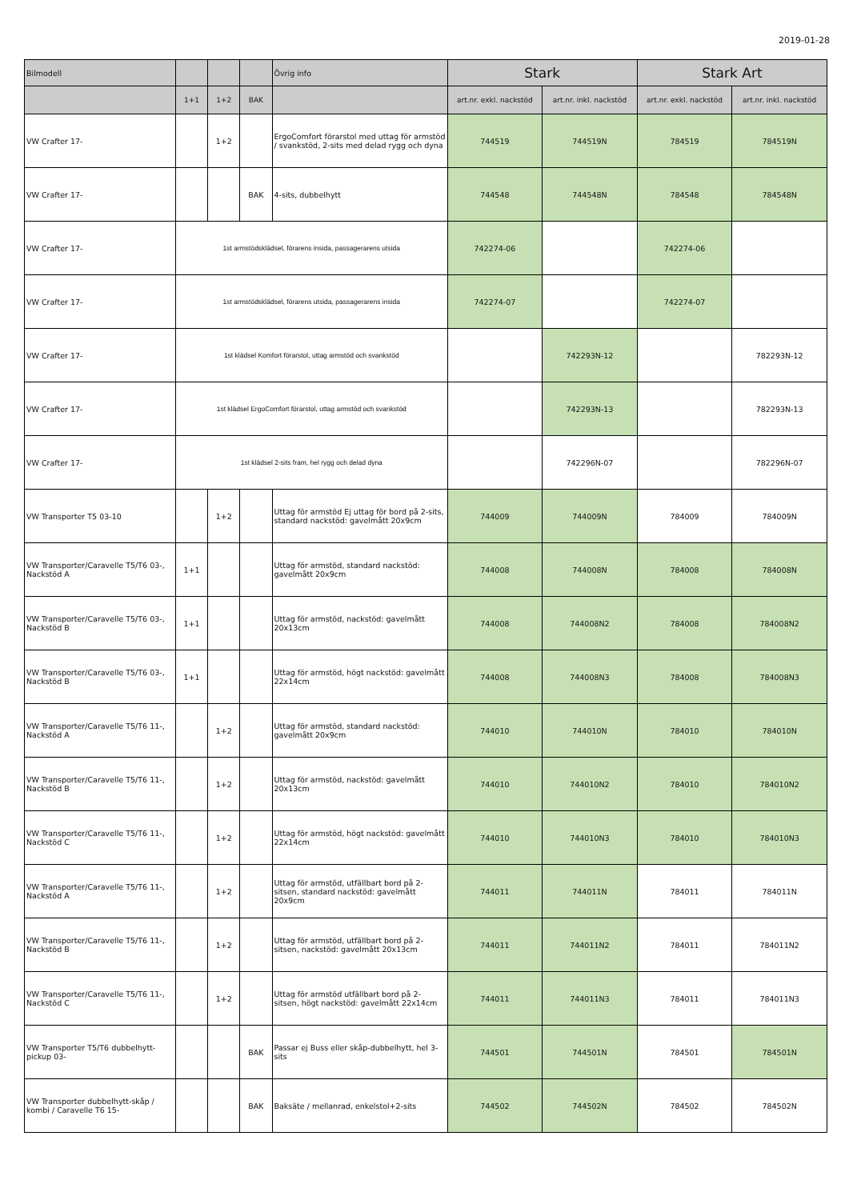2019-01-28
| Bilmodell | | | | Övrig info | Stark | | Stark Art | |
| --- | --- | --- | --- | --- | --- | --- | --- | --- |
| | 1+1 | 1+2 | BAK | | art.nr. exkl. nackstöd | art.nr. inkl. nackstöd | art.nr. exkl. nackstöd | art.nr. inkl. nackstöd |
| VW Crafter 17- | | 1+2 | | ErgoComfort förarstol med uttag för armstöd / svankstöd, 2-sits med delad rygg och dyna | 744519 | 744519N | 784519 | 784519N |
| VW Crafter 17- | | | BAK | 4-sits, dubbelhytt | 744548 | 744548N | 784548 | 784548N |
| VW Crafter 17- | 1st armstödsklädsel, förarens insida, passagerarens utsida | | | | 742274-06 | | 742274-06 | |
| VW Crafter 17- | 1st armstödsklädsel, förarens utsida, passagerarens insida | | | | 742274-07 | | 742274-07 | |
| VW Crafter 17- | 1st klädsel Komfort förarstol, uttag armstöd och svankstöd | | | | | 742293N-12 | | 782293N-12 |
| VW Crafter 17- | 1st klädsel ErgoComfort förarstol, uttag armstöd och svankstöd | | | | | 742293N-13 | | 782293N-13 |
| VW Crafter 17- | 1st klädsel 2-sits fram, hel rygg och delad dyna | | | | | 742296N-07 | | 782296N-07 |
| VW Transporter T5 03-10 | | 1+2 | | Uttag för armstöd Ej uttag för bord på 2-sits, standard nackstöd: gavelmått 20x9cm | 744009 | 744009N | 784009 | 784009N |
| VW Transporter/Caravelle T5/T6 03-, Nackstöd A | 1+1 | | | Uttag för armstöd, standard nackstöd: gavelmått 20x9cm | 744008 | 744008N | 784008 | 784008N |
| VW Transporter/Caravelle T5/T6 03-, Nackstöd B | 1+1 | | | Uttag för armstöd, nackstöd: gavelmått 20x13cm | 744008 | 744008N2 | 784008 | 784008N2 |
| VW Transporter/Caravelle T5/T6 03-, Nackstöd B | 1+1 | | | Uttag för armstöd, högt nackstöd: gavelmått 22x14cm | 744008 | 744008N3 | 784008 | 784008N3 |
| VW Transporter/Caravelle T5/T6 11-, Nackstöd A | | 1+2 | | Uttag för armstöd, standard nackstöd: gavelmått 20x9cm | 744010 | 744010N | 784010 | 784010N |
| VW Transporter/Caravelle T5/T6 11-, Nackstöd B | | 1+2 | | Uttag för armstöd, nackstöd: gavelmått 20x13cm | 744010 | 744010N2 | 784010 | 784010N2 |
| VW Transporter/Caravelle T5/T6 11-, Nackstöd C | | 1+2 | | Uttag för armstöd, högt nackstöd: gavelmått 22x14cm | 744010 | 744010N3 | 784010 | 784010N3 |
| VW Transporter/Caravelle T5/T6 11-, Nackstöd A | | 1+2 | | Uttag för armstöd, utfällbart bord på 2-sitsen, standard nackstöd: gavelmått 20x9cm | 744011 | 744011N | 784011 | 784011N |
| VW Transporter/Caravelle T5/T6 11-, Nackstöd B | | 1+2 | | Uttag för armstöd, utfällbart bord på 2-sitsen, nackstöd: gavelmått 20x13cm | 744011 | 744011N2 | 784011 | 784011N2 |
| VW Transporter/Caravelle T5/T6 11-, Nackstöd C | | 1+2 | | Uttag för armstöd utfällbart bord på 2-sitsen, högt nackstöd: gavelmått 22x14cm | 744011 | 744011N3 | 784011 | 784011N3 |
| VW Transporter T5/T6 dubbelhytt-pickup 03- | | | BAK | Passar ej Buss eller skåp-dubbelhytt, hel 3-sits | 744501 | 744501N | 784501 | 784501N |
| VW Transporter dubbelhytt-skåp / kombi / Caravelle T6 15- | | | BAK | Baksäte / mellanrad, enkelstol+2-sits | 744502 | 744502N | 784502 | 784502N |